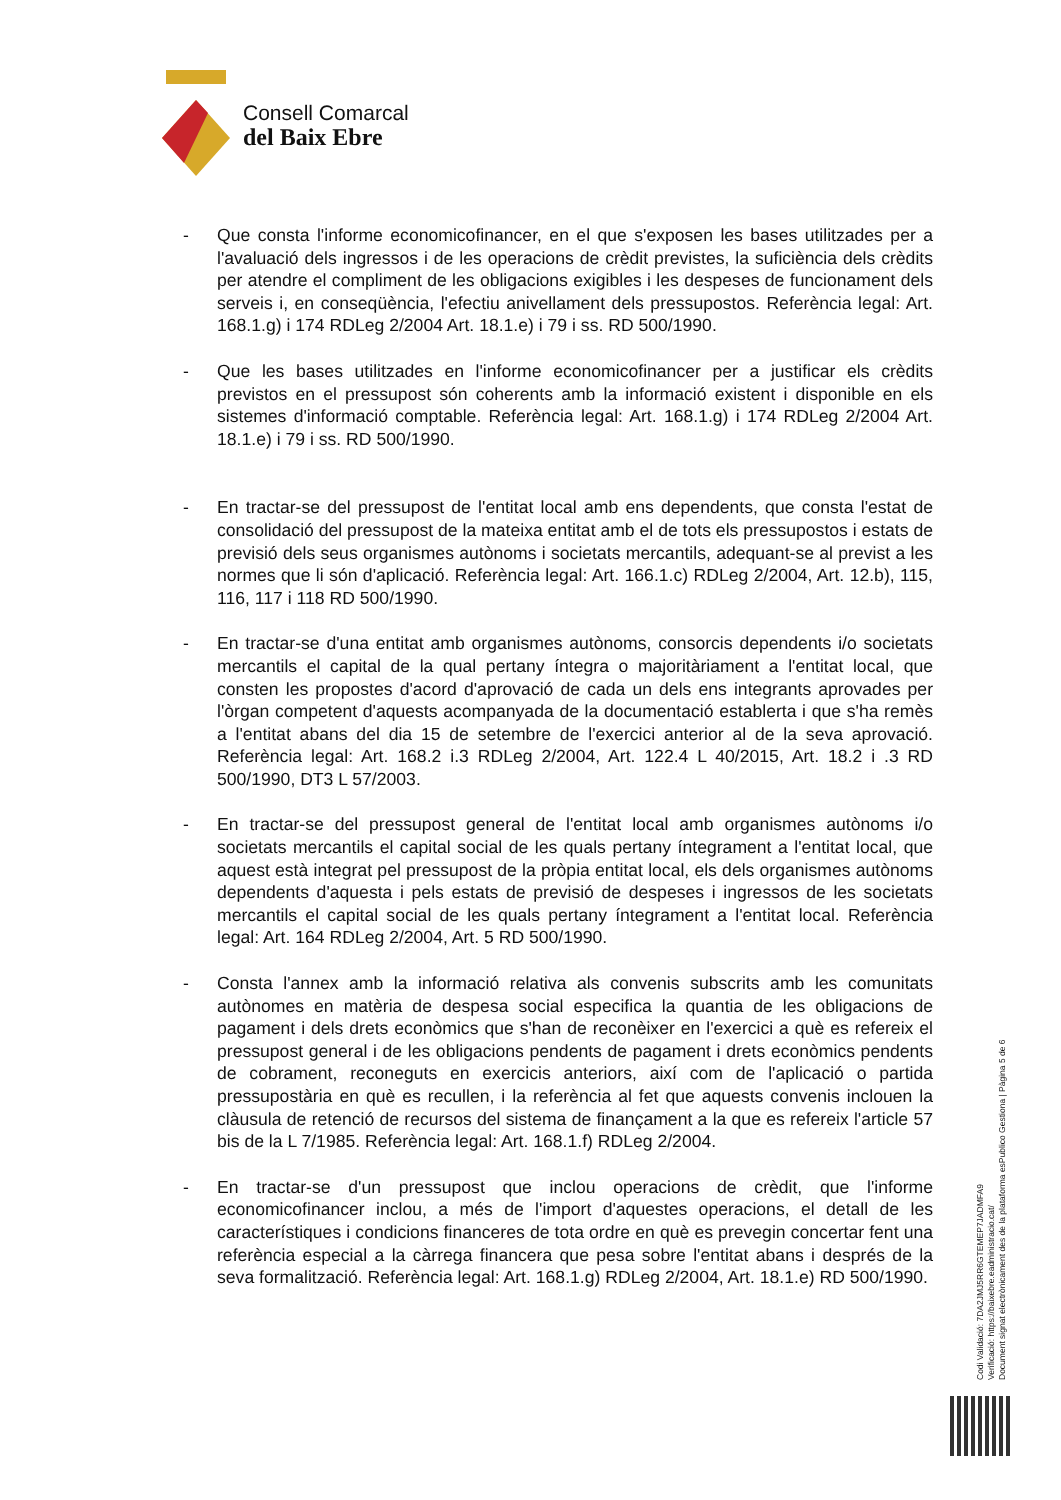Consell Comarcal
del Baix Ebre
- Que consta l'informe economicofinancer, en el que s'exposen les bases utilitzades per a l'avaluació dels ingressos i de les operacions de crèdit previstes, la suficiència dels crèdits per atendre el compliment de les obligacions exigibles i les despeses de funcionament dels serveis i, en conseqüència, l'efectiu anivellament dels pressupostos. Referència legal: Art. 168.1.g) i 174 RDLeg 2/2004 Art. 18.1.e) i 79 i ss. RD 500/1990.
- Que les bases utilitzades en l'informe economicofinancer per a justificar els crèdits previstos en el pressupost són coherents amb la informació existent i disponible en els sistemes d'informació comptable. Referència legal: Art. 168.1.g) i 174 RDLeg 2/2004 Art. 18.1.e) i 79 i ss. RD 500/1990.
- En tractar-se del pressupost de l'entitat local amb ens dependents, que consta l'estat de consolidació del pressupost de la mateixa entitat amb el de tots els pressupostos i estats de previsió dels seus organismes autònoms i societats mercantils, adequant-se al previst a les normes que li són d'aplicació. Referència legal: Art. 166.1.c) RDLeg 2/2004, Art. 12.b), 115, 116, 117 i 118 RD 500/1990.
- En tractar-se d'una entitat amb organismes autònoms, consorcis dependents i/o societats mercantils el capital de la qual pertany íntegra o majoritàriament a l'entitat local, que consten les propostes d'acord d'aprovació de cada un dels ens integrants aprovades per l'òrgan competent d'aquests acompanyada de la documentació establerta i que s'ha remès a l'entitat abans del dia 15 de setembre de l'exercici anterior al de la seva aprovació. Referència legal: Art. 168.2 i.3 RDLeg 2/2004, Art. 122.4 L 40/2015, Art. 18.2 i .3 RD 500/1990, DT3 L 57/2003.
- En tractar-se del pressupost general de l'entitat local amb organismes autònoms i/o societats mercantils el capital social de les quals pertany íntegrament a l'entitat local, que aquest està integrat pel pressupost de la pròpia entitat local, els dels organismes autònoms dependents d'aquesta i pels estats de previsió de despeses i ingressos de les societats mercantils el capital social de les quals pertany íntegrament a l'entitat local. Referència legal: Art. 164 RDLeg 2/2004, Art. 5 RD 500/1990.
- Consta l'annex amb la informació relativa als convenis subscrits amb les comunitats autònomes en matèria de despesa social especifica la quantia de les obligacions de pagament i dels drets econòmics que s'han de reconèixer en l'exercici a què es refereix el pressupost general i de les obligacions pendents de pagament i drets econòmics pendents de cobrament, reconeguts en exercicis anteriors, així com de l'aplicació o partida pressupostària en què es recullen, i la referència al fet que aquests convenis inclouen la clàusula de retenció de recursos del sistema de finançament a la que es refereix l'article 57 bis de la L 7/1985. Referència legal: Art. 168.1.f) RDLeg 2/2004.
- En tractar-se d'un pressupost que inclou operacions de crèdit, que l'informe economicofinancer inclou, a més de l'import d'aquestes operacions, el detall de les característiques i condicions financeres de tota ordre en què es prevegin concertar fent una referència especial a la càrrega financera que pesa sobre l'entitat abans i després de la seva formalització. Referència legal: Art. 168.1.g) RDLeg 2/2004, Art. 18.1.e) RD 500/1990.
Codi Validació: 7DA2JMJ5RR6GTEMEP7JADMFA9
Verificació: https://baixebre.eadministracio.cat/
Document signat electrònicament des de la plataforma esPublico Gestiona | Pàgina 5 de 6